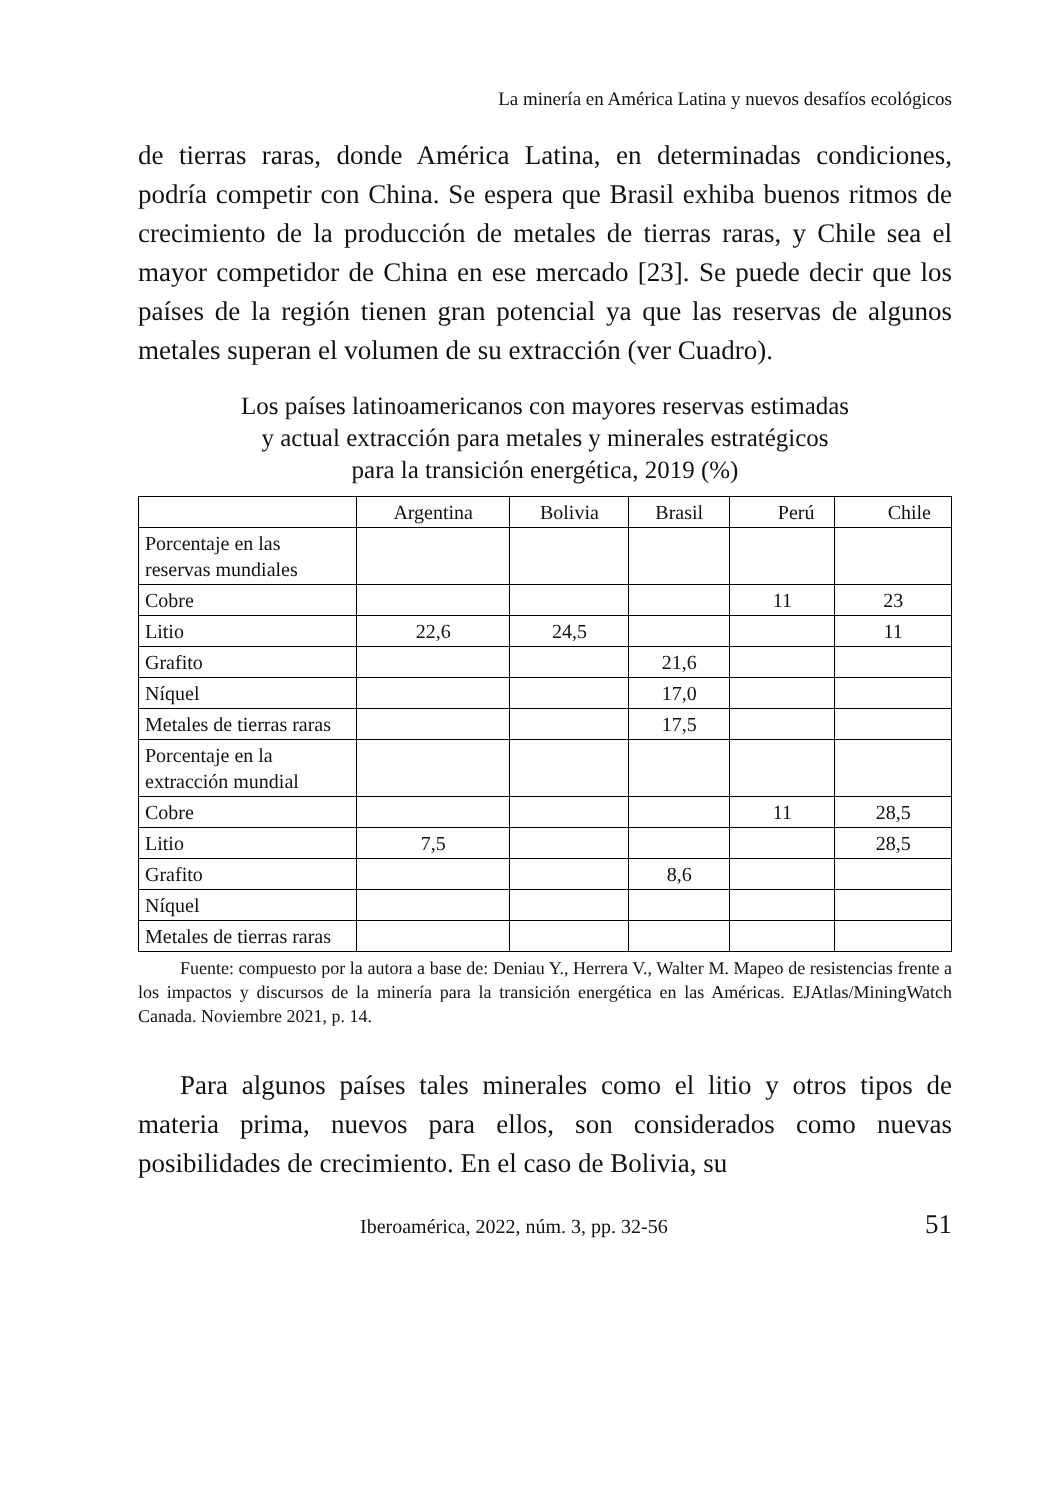La minería en América Latina y nuevos desafíos ecológicos
de tierras raras, donde América Latina, en determinadas condiciones, podría competir con China. Se espera que Brasil exhiba buenos ritmos de crecimiento de la producción de metales de tierras raras, y Chile sea el mayor competidor de China en ese mercado [23]. Se puede decir que los países de la región tienen gran potencial ya que las reservas de algunos metales superan el volumen de su extracción (ver Cuadro).
Los países latinoamericanos con mayores reservas estimadas
y actual extracción para metales y minerales estratégicos
para la transición energética, 2019 (%)
| | Argentina | Bolivia | Brasil | Perú | Chile |
| --- | --- | --- | --- | --- | --- |
| Porcentaje en las reservas mundiales | | | | | |
| Cobre | | | | 11 | 23 |
| Litio | 22,6 | 24,5 | | | 11 |
| Grafito | | | 21,6 | | |
| Níquel | | | 17,0 | | |
| Metales de tierras raras | | | 17,5 | | |
| Porcentaje en la extracción mundial | | | | | |
| Cobre | | | | 11 | 28,5 |
| Litio | 7,5 | | | | 28,5 |
| Grafito | | | 8,6 | | |
| Níquel | | | | | |
| Metales de tierras raras | | | | | |
Fuente: compuesto por la autora a base de: Deniau Y., Herrera V., Walter M. Mapeo de resistencias frente a los impactos y discursos de la minería para la transición energética en las Américas. EJAtlas/MiningWatch Canada. Noviembre 2021, p. 14.
Para algunos países tales minerales como el litio y otros tipos de materia prima, nuevos para ellos, son considerados como nuevas posibilidades de crecimiento. En el caso de Bolivia, su
Iberoamérica, 2022, núm. 3, pp. 32-56 51